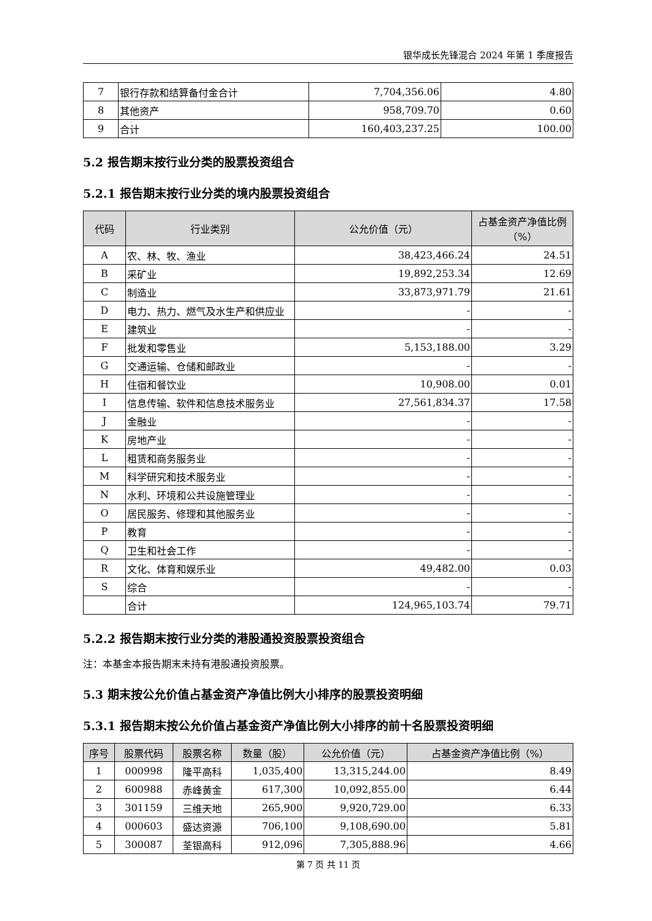银华成长先锋混合 2024 年第 1 季度报告
| 7 | 银行存款和结算备付金合计 | 7,704,356.06 | 4.80 |
| 8 | 其他资产 | 958,709.70 | 0.60 |
| 9 | 合计 | 160,403,237.25 | 100.00 |
5.2 报告期末按行业分类的股票投资组合
5.2.1 报告期末按行业分类的境内股票投资组合
| 代码 | 行业类别 | 公允价值（元） | 占基金资产净值比例（%） |
| --- | --- | --- | --- |
| A | 农、林、牧、渔业 | 38,423,466.24 | 24.51 |
| B | 采矿业 | 19,892,253.34 | 12.69 |
| C | 制造业 | 33,873,971.79 | 21.61 |
| D | 电力、热力、燃气及水生产和供应业 | - | - |
| E | 建筑业 | - | - |
| F | 批发和零售业 | 5,153,188.00 | 3.29 |
| G | 交通运输、仓储和邮政业 | - | - |
| H | 住宿和餐饮业 | 10,908.00 | 0.01 |
| I | 信息传输、软件和信息技术服务业 | 27,561,834.37 | 17.58 |
| J | 金融业 | - | - |
| K | 房地产业 | - | - |
| L | 租赁和商务服务业 | - | - |
| M | 科学研究和技术服务业 | - | - |
| N | 水利、环境和公共设施管理业 | - | - |
| O | 居民服务、修理和其他服务业 | - | - |
| P | 教育 | - | - |
| Q | 卫生和社会工作 | - | - |
| R | 文化、体育和娱乐业 | 49,482.00 | 0.03 |
| S | 综合 | - | - |
| | 合计 | 124,965,103.74 | 79.71 |
5.2.2 报告期末按行业分类的港股通投资股票投资组合
注：本基金本报告期末未持有港股通投资股票。
5.3 期末按公允价值占基金资产净值比例大小排序的股票投资明细
5.3.1 报告期末按公允价值占基金资产净值比例大小排序的前十名股票投资明细
| 序号 | 股票代码 | 股票名称 | 数量（股） | 公允价值（元） | 占基金资产净值比例（%） |
| --- | --- | --- | --- | --- | --- |
| 1 | 000998 | 隆平高科 | 1,035,400 | 13,315,244.00 | 8.49 |
| 2 | 600988 | 赤峰黄金 | 617,300 | 10,092,855.00 | 6.44 |
| 3 | 301159 | 三维天地 | 265,900 | 9,920,729.00 | 6.33 |
| 4 | 000603 | 盛达资源 | 706,100 | 9,108,690.00 | 5.81 |
| 5 | 300087 | 荃银高科 | 912,096 | 7,305,888.96 | 4.66 |
第 7 页 共 11 页